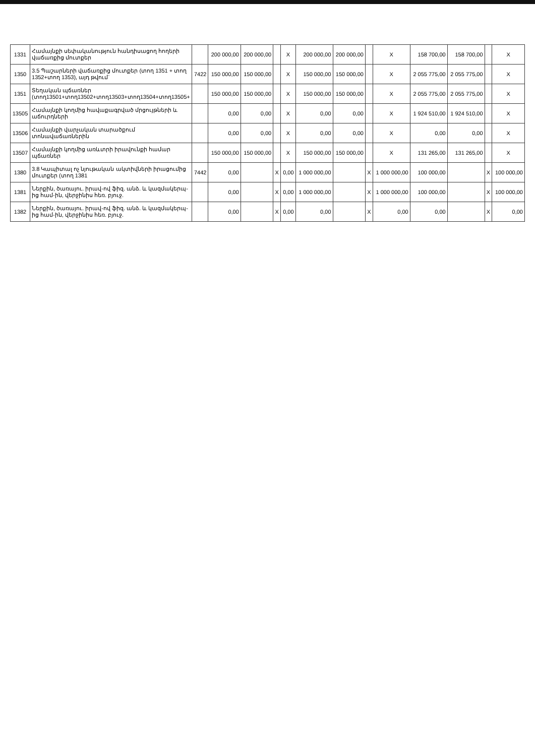| 1331 | Համայնքի սեփականություն հանդիսացող հողերի վաճառքից մուտքեր | | 200 000,00 | 200 000,00 | | X | 200 000,00 | 200 000,00 | | X | 158 700,00 | 158 700,00 | | X |
| 1350 | 3.5 Պաշարների վաճառքից մուտքեր (տող 1351 + տող 1352+տող 1353), այդ թվում` | 7422 | 150 000,00 | 150 000,00 | | X | 150 000,00 | 150 000,00 | | X | 2 055 775,00 | 2 055 775,00 | | X |
| 1351 | Տեղական պճառներ (տող13501+տող13502+տող13503+տող13504+տող13505+ | | 150 000,00 | 150 000,00 | | X | 150 000,00 | 150 000,00 | | X | 2 055 775,00 | 2 055 775,00 | | X |
| 13505 | Համայնքի կողմից հավաքագրված մրցույթների և աճուրդների | | 0,00 | 0,00 | | X | 0,00 | 0,00 | | X | 1 924 510,00 | 1 924 510,00 | | X |
| 13506 | Համայնքի վարչական տարածքում տոնավաճառներին | | 0,00 | 0,00 | | X | 0,00 | 0,00 | | X | 0,00 | 0,00 | | X |
| 13507 | Համայնքի կողմից առևտրի իրավունքի համար պճառներ | | 150 000,00 | 150 000,00 | | X | 150 000,00 | 150 000,00 | | X | 131 265,00 | 131 265,00 | | X |
| 1380 | 3.8 Կապիտալ ոչ նյութական ակտիվների իրացումից մուտքեր (տող 1381 | 7442 | 0,00 | | X | 0,00 | 1 000 000,00 | | X | 1 000 000,00 | 100 000,00 | | X | 100 000,00 |
| 1381 | Ներքին, ծառայու. իրավ-ով ֆիզ. անձ. և կազմակերպ-ից համ-ին, վերջինիս հեռ. բյուջ. | | 0,00 | | X | 0,00 | 1 000 000,00 | | X | 1 000 000,00 | 100 000,00 | | X | 100 000,00 |
| 1382 | Ներքին, ծառայու. իրավ-ով ֆիզ. անձ. և կազմակերպ-ից համ-ին, վերջինիս հեռ. բյուջ. | | 0,00 | | X | 0,00 | 0,00 | | X | 0,00 | 0,00 | | X | 0,00 |